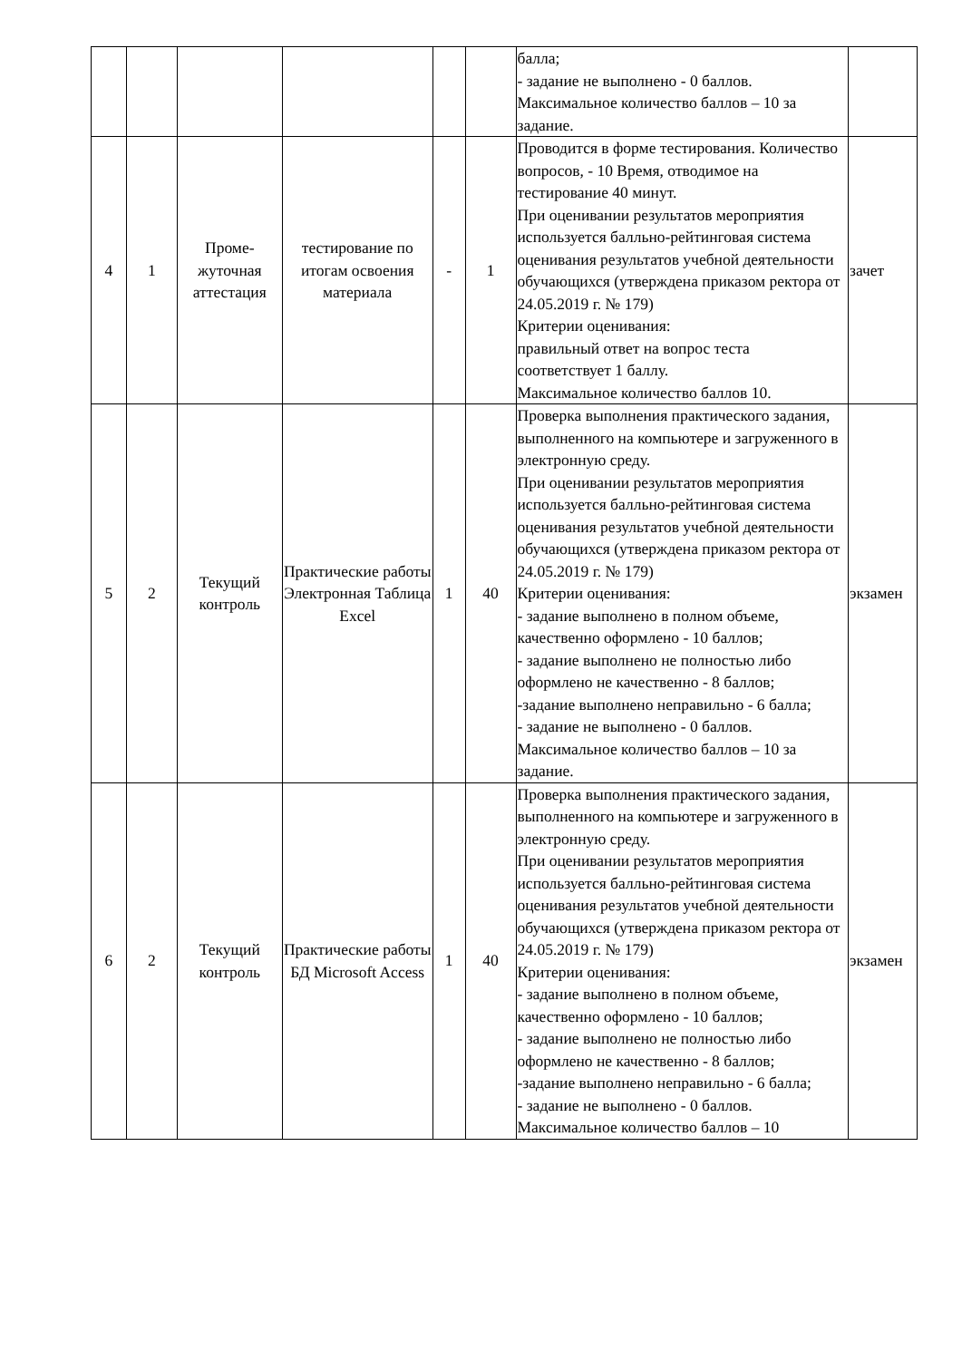| | | | | | | балла; - задание не выполнено - 0 баллов. Максимальное количество баллов – 10 за задание. | |
| 4 | 1 | Проме- жуточная аттестация | тестирование по итогам освоения материала | - | 1 | Проводится в форме тестирования. Количество вопросов, - 10 Время, отводимое на тестирование 40 минут. При оценивании результатов мероприятия используется балльно-рейтинговая система оценивания результатов учебной деятельности обучающихся (утверждена приказом ректора от 24.05.2019 г. № 179) Критерии оценивания: правильный ответ на вопрос теста соответствует 1 баллу. Максимальное количество баллов 10. | зачет |
| 5 | 2 | Текущий контроль | Практические работы Электронная Таблица Excel | 1 | 40 | Проверка выполнения практического задания, выполненного на компьютере и загруженного в электронную среду. При оценивании результатов мероприятия используется балльно-рейтинговая система оценивания результатов учебной деятельности обучающихся (утверждена приказом ректора от 24.05.2019 г. № 179) Критерии оценивания: - задание выполнено в полном объеме, качественно оформлено - 10 баллов; - задание выполнено не полностью либо оформлено не качественно - 8 баллов; -задание выполнено неправильно - 6 балла; - задание не выполнено - 0 баллов. Максимальное количество баллов – 10 за задание. | экзамен |
| 6 | 2 | Текущий контроль | Практические работы БД Microsoft Access | 1 | 40 | Проверка выполнения практического задания, выполненного на компьютере и загруженного в электронную среду. При оценивании результатов мероприятия используется балльно-рейтинговая система оценивания результатов учебной деятельности обучающихся (утверждена приказом ректора от 24.05.2019 г. № 179) Критерии оценивания: - задание выполнено в полном объеме, качественно оформлено - 10 баллов; - задание выполнено не полностью либо оформлено не качественно - 8 баллов; -задание выполнено неправильно - 6 балла; - задание не выполнено - 0 баллов. Максимальное количество баллов – 10 | экзамен |